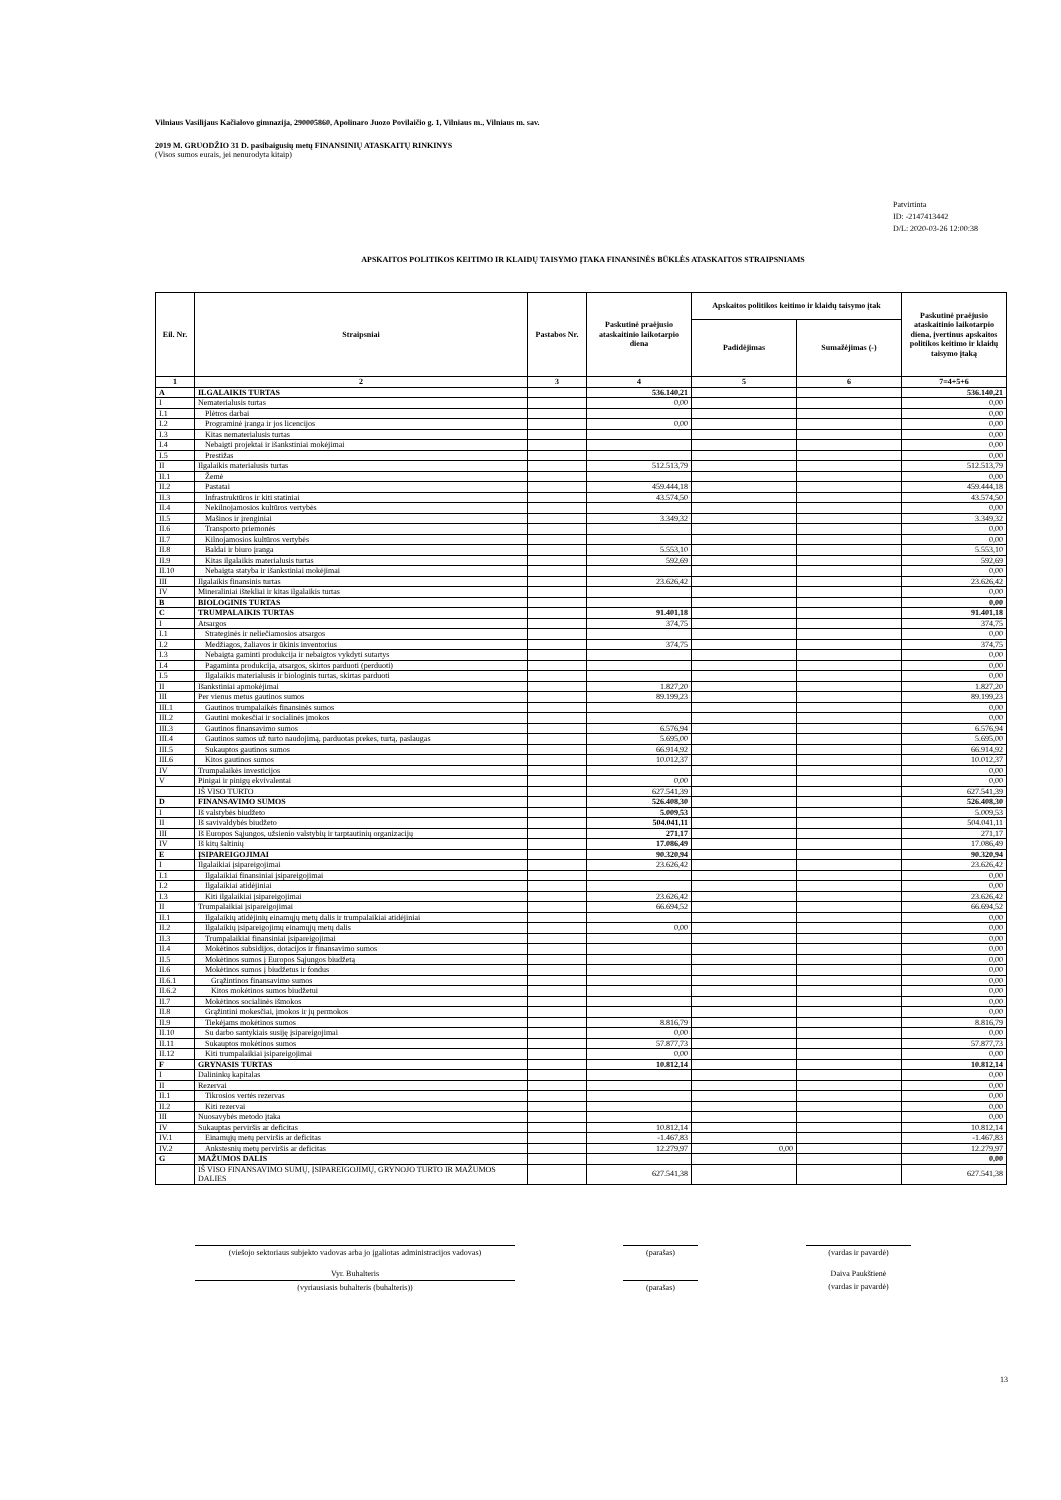Vilniaus Vasilijaus Kačialovo gimnazija, 290005860, Apolinaro Juozo Povilaičio g. 1, Vilniaus m., Vilniaus m. sav.
2019 M. GRUODŽIO 31 D. pasibaigusių metų FINANSINIŲ ATASKAITŲ RINKINYS
(Visos sumos eurais, jei nenurodyta kitaip)
Patvirtinta
ID: -2147413442
D/L: 2020-03-26 12:00:38
APSKAITOS POLITIKOS KEITIMO IR KLAIDŲ TAISYMO ĮTAKA FINANSINĖS BŪKLĖS ATASKAITOS STRAIPSNIAMS
| Eil. Nr. | Straipsniai | Pastabos Nr. | Paskutinė praėjusio ataskaitinio laikotarpio diena | Apskaitos politikos keitimo ir klaidų taisymo įtak | | Paskutinė praėjusio ataskaitinio laikotarpio diena, įvertinus apskaitos politikos keitimo ir klaidų taisymo įtaką |
| --- | --- | --- | --- | --- | --- | --- |
| | | | | Padidėjimas | Sumažėjimas (-) | |
| 1 | 2 | 3 | 4 | 5 | 6 | 7=4+5+6 |
| A | ILGALAIKIS TURTAS | | 536.140,21 | | | 536.140,21 |
| I | Nematerialusis turtas | | 0,00 | | | 0,00 |
| I.1 | Plėtros darbai | | | | | 0,00 |
| I.2 | Programinė įranga ir jos licencijos | | 0,00 | | | 0,00 |
| I.3 | Kitas nematerialusis turtas | | | | | 0,00 |
| I.4 | Nebaigti projektai ir išankstiniai mokėjimai | | | | | 0,00 |
| I.5 | Prestižas | | | | | 0,00 |
| II | Ilgalaikis materialusis turtas | | 512.513,79 | | | 512.513,79 |
| II.1 | Žemė | | | | | 0,00 |
| II.2 | Pastatai | | 459.444,18 | | | 459.444,18 |
| II.3 | Infrastruktūros ir kiti statiniai | | 43.574,50 | | | 43.574,50 |
| II.4 | Nekilnojamosios kultūros vertybės | | | | | 0,00 |
| II.5 | Mašinos ir įrenginiai | | 3.349,32 | | | 3.349,32 |
| II.6 | Transporto priemonės | | | | | 0,00 |
| II.7 | Kilnojamosios kultūros vertybės | | | | | 0,00 |
| II.8 | Baldai ir biuro įranga | | 5.553,10 | | | 5.553,10 |
| II.9 | Kitas ilgalaikis materialusis turtas | | 592,69 | | | 592,69 |
| II.10 | Nebaigta statyba ir išankstiniai mokėjimai | | | | | 0,00 |
| III | Ilgalaikis finansinis turtas | | 23.626,42 | | | 23.626,42 |
| IV | Mineraliniai ištekliai ir kitas ilgalaikis turtas | | | | | 0,00 |
| B | BIOLOGINIS TURTAS | | | | | 0,00 |
| C | TRUMPALAIKIS TURTAS | | 91.401,18 | | | 91.401,18 |
| I | Atsargos | | 374,75 | | | 374,75 |
| I.1 | Strateginės ir neliečiamosios atsargos | | | | | 0,00 |
| I.2 | Medžiagos, žaliavos ir ūkinis inventorius | | 374,75 | | | 374,75 |
| I.3 | Nebaigta gaminti produkcija ir nebaigtos vykdyti sutartys | | | | | 0,00 |
| I.4 | Pagaminta produkcija, atsargos, skirtos parduoti (perduoti) | | | | | 0,00 |
| I.5 | Ilgalaikis materialusis ir biologinis turtas, skirtas parduoti | | | | | 0,00 |
| II | Išankstiniai apmokėjimai | | 1.827,20 | | | 1.827,20 |
| III | Per vienus metus gautinos sumos | | 89.199,23 | | | 89.199,23 |
| III.1 | Gautinos trumpalaikės finansinės sumos | | | | | 0,00 |
| III.2 | Gautini mokesčiai ir socialinės įmokos | | | | | 0,00 |
| III.3 | Gautinos finansavimo sumos | | 6.576,94 | | | 6.576,94 |
| III.4 | Gautinos sumos už turto naudojimą, parduotas prekes, turtą, paslaugas | | 5.695,00 | | | 5.695,00 |
| III.5 | Sukauptos gautinos sumos | | 66.914,92 | | | 66.914,92 |
| III.6 | Kitos gautinos sumos | | 10.012,37 | | | 10.012,37 |
| IV | Trumpalaikės investicijos | | | | | 0,00 |
| V | Pinigai ir pinigų ekvivalentai | | 0,00 | | | 0,00 |
| | IŠ VISO TURTO | | 627.541,39 | | | 627.541,39 |
| D | FINANSAVIMO SUMOS | | 526.408,30 | | | 526.408,30 |
| I | Iš valstybės biudžeto | | 5.009,53 | | | 5.009,53 |
| II | Iš savivaldybės biudžeto | | 504.041,11 | | | 504.041,11 |
| III | Iš Europos Sąjungos, užsienio valstybių ir tarptautinių organizacijų | | 271,17 | | | 271,17 |
| IV | Iš kitų šaltinių | | 17.086,49 | | | 17.086,49 |
| E | ĮSIPAREIGOJIMAI | | 90.320,94 | | | 90.320,94 |
| I | Ilgalaikiai įsipareigojimai | | 23.626,42 | | | 23.626,42 |
| I.1 | Ilgalaikiai finansiniai įsipareigojimai | | | | | 0,00 |
| I.2 | Ilgalaikiai atidėjiniai | | | | | 0,00 |
| I.3 | Kiti ilgalaikiai įsipareigojimai | | 23.626,42 | | | 23.626,42 |
| II | Trumpalaikiai įsipareigojimai | | 66.694,52 | | | 66.694,52 |
| II.1 | Ilgalaikių atidėjinių einamųjų metų dalis ir trumpalaikiai atidėjiniai | | | | | 0,00 |
| II.2 | Ilgalaikių įsipareigojimų einamųjų metų dalis | | 0,00 | | | 0,00 |
| II.3 | Trumpalaikiai finansiniai įsipareigojimai | | | | | 0,00 |
| II.4 | Mokėtinos subsidijos, dotacijos ir finansavimo sumos | | | | | 0,00 |
| II.5 | Mokėtinos sumos į Europos Sąjungos biudžetą | | | | | 0,00 |
| II.6 | Mokėtinos sumos į biudžetus ir fondus | | | | | 0,00 |
| II.6.1 | Grąžintinos finansavimo sumos | | | | | 0,00 |
| II.6.2 | Kitos mokėtinos sumos biudžetui | | | | | 0,00 |
| II.7 | Mokėtinos socialinės išmokos | | | | | 0,00 |
| II.8 | Grąžintini mokesčiai, įmokos ir jų permokos | | | | | 0,00 |
| II.9 | Tiekėjams mokėtinos sumos | | 8.816,79 | | | 8.816,79 |
| II.10 | Su darbo santykiais susiję įsipareigojimai | | 0,00 | | | 0,00 |
| II.11 | Sukauptos mokėtinos sumos | | 57.877,73 | | | 57.877,73 |
| II.12 | Kiti trumpalaikiai įsipareigojimai | | 0,00 | | | 0,00 |
| F | GRYNASIS TURTAS | | 10.812,14 | | | 10.812,14 |
| I | Dalininkų kapitalas | | | | | 0,00 |
| II | Rezervai | | | | | 0,00 |
| II.1 | Tikrosios vertės rezervas | | | | | 0,00 |
| II.2 | Kiti rezervai | | | | | 0,00 |
| III | Nuosavybės metodo įtaka | | | | | 0,00 |
| IV | Sukauptas perviršis ar deficitas | | 10.812,14 | | | 10.812,14 |
| IV.1 | Einamųjų metų perviršis ar deficitas | | -1.467,83 | | | -1.467,83 |
| IV.2 | Ankstesnių metų perviršis ar deficitas | | 12.279,97 | 0,00 | | 12.279,97 |
| G | MAŽUMOS DALIS | | | | | 0,00 |
| | IŠ VISO FINANSAVIMO SUMŲ, ĮSIPAREIGOJIMŲ, GRYNOJO TURTO IR MAŽUMOS DALIES | | 627.541,38 | | | 627.541,38 |
(viešojo sektoriaus subjekto vadovas arba jo įgaliotas administracijos vadovas)
(parašas) (vardas ir pavardė)
Vyr. Buhalteris Daiva Paukštienė
(vyriausiasis buhalteris (buhalteris)) (parašas) (vardas ir pavardė)
13